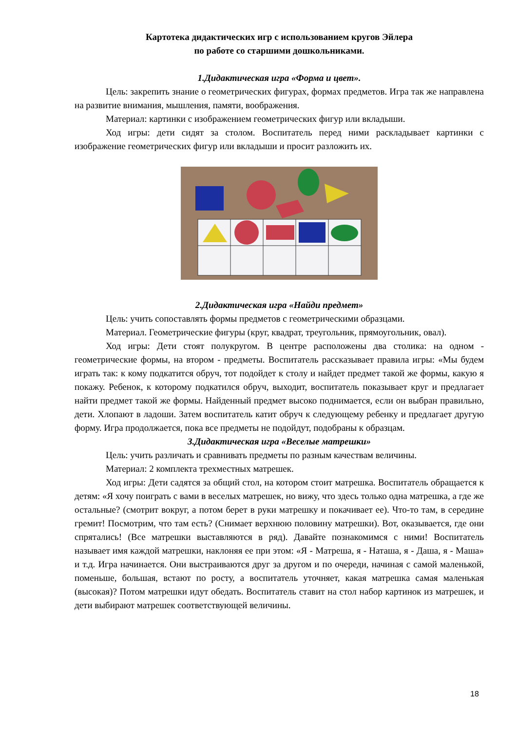Картотека дидактических игр с использованием кругов Эйлера
по работе со старшими дошкольниками.
1.Дидактическая игра «Форма и цвет».
Цель: закрепить знание о геометрических фигурах, формах предметов. Игра так же направлена на развитие внимания, мышления, памяти, воображения.
Материал: картинки с изображением геометрических фигур или вкладыши.
Ход игры: дети сидят за столом. Воспитатель перед ними раскладывает картинки с изображение геометрических фигур или вкладыши и просит разложить их.
2.Дидактическая игра «Найди предмет»
Цель: учить сопоставлять формы предметов с геометрическими образцами.
Материал. Геометрические фигуры (круг, квадрат, треугольник, прямоугольник, овал).
Ход игры: Дети стоят полукругом. В центре расположены два столика: на одном - геометрические формы, на втором - предметы. Воспитатель рассказывает правила игры: «Мы будем играть так: к кому подкатится обруч, тот подойдет к столу и найдет предмет такой же формы, какую я покажу. Ребенок, к которому подкатился обруч, выходит, воспитатель показывает круг и предлагает найти предмет такой же формы. Найденный предмет высоко поднимается, если он выбран правильно, дети. Хлопают в ладоши. Затем воспитатель катит обруч к следующему ребенку и предлагает другую форму. Игра продолжается, пока все предметы не подойдут, подобраны к образцам.
3.Дидактическая игра «Веселые матрешки»
Цель: учить различать и сравнивать предметы по разным качествам величины.
Материал: 2 комплекта трехместных матрешек.
Ход игры: Дети садятся за общий стол, на котором стоит матрешка. Воспитатель обращается к детям: «Я хочу поиграть с вами в веселых матрешек, но вижу, что здесь только одна матрешка, а где же остальные? (смотрит вокруг, а потом берет в руки матрешку и покачивает ее). Что-то там, в середине гремит! Посмотрим, что там есть? (Снимает верхнюю половину матрешки). Вот, оказывается, где они спрятались! (Все матрешки выставляются в ряд). Давайте познакомимся с ними! Воспитатель называет имя каждой матрешки, наклоняя ее при этом: «Я - Матреша, я - Наташа, я - Даша, я - Маша» и т.д. Игра начинается. Они выстраиваются друг за другом и по очереди, начиная с самой маленькой, поменьше, большая, встают по росту, а воспитатель уточняет, какая матрешка самая маленькая (высокая)? Потом матрешки идут обедать. Воспитатель ставит на стол набор картинок из матрешек, и дети выбирают матрешек соответствующей величины.
18